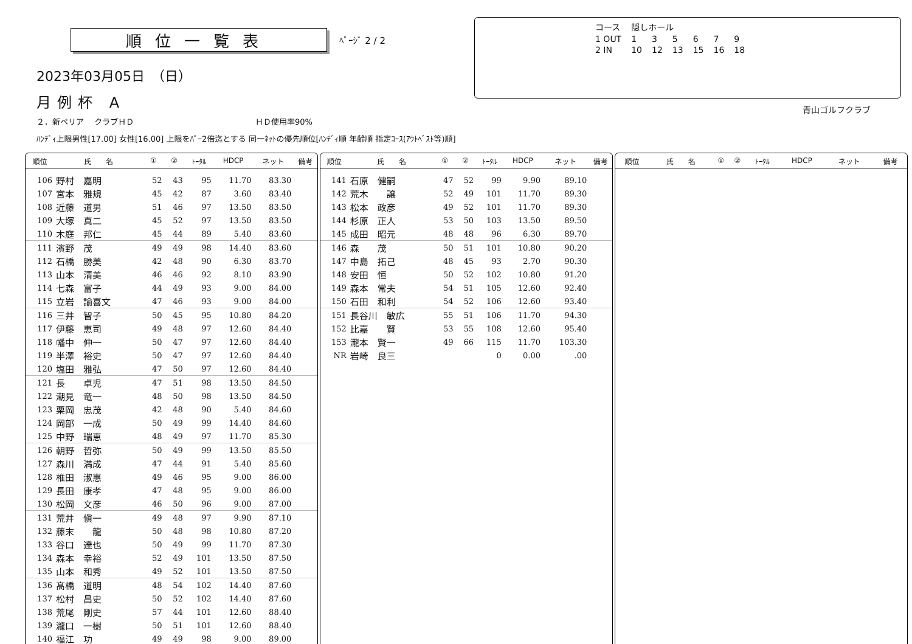順位一覧表
ﾍﾟｰｼﾞ 2 / 2
2023年03月05日　（日）
月例杯 A
２．新ペリア　 クラブＨＤ ＨＤ使用率90%
| コース | 隠しホール | | | | | |
| 1 OUT | 1 | 3 | 5 | 6 | 7 | 9 |
| 2 IN | 10 | 12 | 13 | 15 | 16 | 18 |
青山ゴルフクラブ
ﾊﾝﾃﾞｨ上限男性[17.00] 女性[16.00] 上限をﾊﾟｰ2倍迄とする 同一ﾈｯﾄの優先順位[ﾊﾝﾃﾞｨ順 年齢順 指定ｺｰｽ(ｱｳﾄﾍﾞｽﾄ等)順]
| 順位 | 氏 名 | ① | ② | ﾄｰﾀﾙ | HDCP | ネット | 備考 |
| --- | --- | --- | --- | --- | --- | --- | --- |
| 106 | 野村 嘉明 | 52 | 43 | 95 | 11.70 | 83.30 | |
| 107 | 宮本 雅規 | 45 | 42 | 87 | 3.60 | 83.40 | |
| 108 | 近藤 道男 | 51 | 46 | 97 | 13.50 | 83.50 | |
| 109 | 大塚 真二 | 45 | 52 | 97 | 13.50 | 83.50 | |
| 110 | 木庭 邦仁 | 45 | 44 | 89 | 5.40 | 83.60 | |
| 111 | 濱野 茂 | 49 | 49 | 98 | 14.40 | 83.60 | |
| 112 | 石橋 勝美 | 42 | 48 | 90 | 6.30 | 83.70 | |
| 113 | 山本 清美 | 46 | 46 | 92 | 8.10 | 83.90 | |
| 114 | 七森 富子 | 44 | 49 | 93 | 9.00 | 84.00 | |
| 115 | 立岩 諭喜文 | 47 | 46 | 93 | 9.00 | 84.00 | |
| 116 | 三井 智子 | 50 | 45 | 95 | 10.80 | 84.20 | |
| 117 | 伊藤 恵司 | 49 | 48 | 97 | 12.60 | 84.40 | |
| 118 | 幡中 伸一 | 50 | 47 | 97 | 12.60 | 84.40 | |
| 119 | 半澤 裕史 | 50 | 47 | 97 | 12.60 | 84.40 | |
| 120 | 塩田 雅弘 | 47 | 50 | 97 | 12.60 | 84.40 | |
| 121 | 長 卓児 | 47 | 51 | 98 | 13.50 | 84.50 | |
| 122 | 潮見 竜一 | 48 | 50 | 98 | 13.50 | 84.50 | |
| 123 | 栗岡 忠茂 | 42 | 48 | 90 | 5.40 | 84.60 | |
| 124 | 岡部 一成 | 50 | 49 | 99 | 14.40 | 84.60 | |
| 125 | 中野 瑞恵 | 48 | 49 | 97 | 11.70 | 85.30 | |
| 126 | 朝野 哲弥 | 50 | 49 | 99 | 13.50 | 85.50 | |
| 127 | 森川 満成 | 47 | 44 | 91 | 5.40 | 85.60 | |
| 128 | 椎田 淑惠 | 49 | 46 | 95 | 9.00 | 86.00 | |
| 129 | 長田 康孝 | 47 | 48 | 95 | 9.00 | 86.00 | |
| 130 | 松岡 文彦 | 46 | 50 | 96 | 9.00 | 87.00 | |
| 131 | 荒井 愼一 | 49 | 48 | 97 | 9.90 | 87.10 | |
| 132 | 藤末 龍 | 50 | 48 | 98 | 10.80 | 87.20 | |
| 133 | 谷口 達也 | 50 | 49 | 99 | 11.70 | 87.30 | |
| 134 | 森本 幸裕 | 52 | 49 | 101 | 13.50 | 87.50 | |
| 135 | 山本 和秀 | 49 | 52 | 101 | 13.50 | 87.50 | |
| 136 | 髙橋 道明 | 48 | 54 | 102 | 14.40 | 87.60 | |
| 137 | 松村 昌史 | 50 | 52 | 102 | 14.40 | 87.60 | |
| 138 | 荒尾 剛史 | 57 | 44 | 101 | 12.60 | 88.40 | |
| 139 | 瀧口 一樹 | 50 | 51 | 101 | 12.60 | 88.40 | |
| 140 | 福江 功 | 49 | 49 | 98 | 9.00 | 89.00 | |
| 順位 | 氏 名 | ① | ② | ﾄｰﾀﾙ | HDCP | ネット | 備考 |
| --- | --- | --- | --- | --- | --- | --- | --- |
| 141 | 石原 健嗣 | 47 | 52 | 99 | 9.90 | 89.10 | |
| 142 | 荒木 譲 | 52 | 49 | 101 | 11.70 | 89.30 | |
| 143 | 松本 政彦 | 49 | 52 | 101 | 11.70 | 89.30 | |
| 144 | 杉原 正人 | 53 | 50 | 103 | 13.50 | 89.50 | |
| 145 | 成田 昭元 | 48 | 48 | 96 | 6.30 | 89.70 | |
| 146 | 森 茂 | 50 | 51 | 101 | 10.80 | 90.20 | |
| 147 | 中島 拓己 | 48 | 45 | 93 | 2.70 | 90.30 | |
| 148 | 安田 恒 | 50 | 52 | 102 | 10.80 | 91.20 | |
| 149 | 森本 常夫 | 54 | 51 | 105 | 12.60 | 92.40 | |
| 150 | 石田 和利 | 54 | 52 | 106 | 12.60 | 93.40 | |
| 151 | 長谷川 敏広 | 55 | 51 | 106 | 11.70 | 94.30 | |
| 152 | 比嘉 賢 | 53 | 55 | 108 | 12.60 | 95.40 | |
| 153 | 瀧本 賢一 | 49 | 66 | 115 | 11.70 | 103.30 | |
| NR | 岩崎 良三 | | | 0 | 0.00 | .00 | |
| 順位 | 氏 名 | ① | ② | ﾄｰﾀﾙ | HDCP | ネット | 備考 |
| --- | --- | --- | --- | --- | --- | --- | --- |